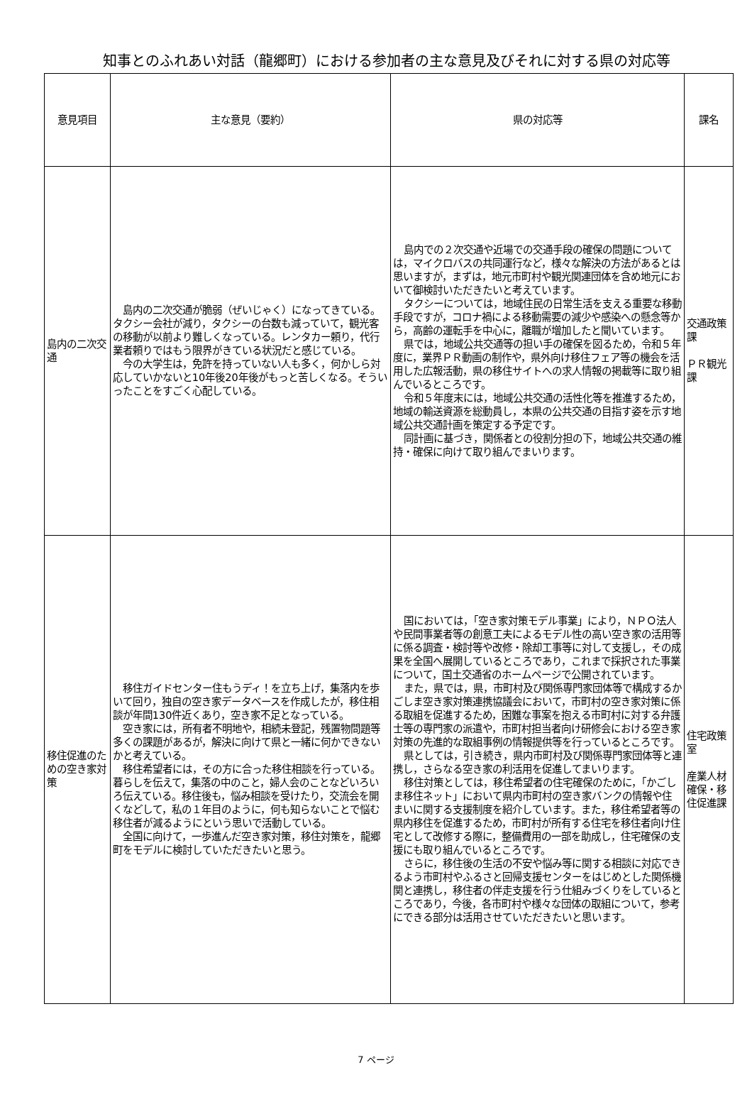知事とのふれあい対話（龍郷町）における参加者の主な意見及びそれに対する県の対応等
| 意見項目 | 主な意見（要約） | 県の対応等 | 課名 |
| --- | --- | --- | --- |
| 島内の二次交通 | 島内の二次交通が脆弱（ぜいじゃく）になってきている。タクシー会社が減り，タクシーの台数も減っていて，観光客の移動が以前より難しくなっている。レンタカー頼り，代行業者頼りではもう限界がきている状況だと感じている。 今の大学生は，免許を持っていない人も多く，何かしら対応していかないと10年後20年後がもっと苦しくなる。そういったことをすごく心配している。 | 島内での２次交通や近場での交通手段の確保の問題については，マイクロバスの共同運行など，様々な解決の方法があるとは思いますが，まずは，地元市町村や観光関連団体を含め地元において御検討いただきたいと考えています。 タクシーについては，地域住民の日常生活を支える重要な移動手段ですが，コロナ禍による移動需要の減少や感染への懸念等から，高齢の運転手を中心に，離職が増加したと聞いています。 県では，地域公共交通等の担い手の確保を図るため，令和５年度に，業界ＰＲ動画の制作や，県外向け移住フェア等の機会を活用した広報活動，県の移住サイトへの求人情報の掲載等に取り組んでいるところです。 令和５年度末には，地域公共交通の活性化等を推進するため，地域の輸送資源を総動員し，本県の公共交通の目指す姿を示す地域公共交通計画を策定する予定です。 同計画に基づき，関係者との役割分担の下，地域公共交通の維持・確保に向けて取り組んでまいります。 | 交通政策課 ＰＲ観光課 |
| 移住促進のための空き家対策 | 移住ガイドセンター住もうディ！を立ち上げ，集落内を歩いて回り，独自の空き家データベースを作成したが，移住相談が年間130件近くあり，空き家不足となっている。 空き家には，所有者不明地や，相続未登記，残置物問題等多くの課題があるが，解決に向けて県と一緒に何かできないかと考えている。 移住希望者には，その方に合った移住相談を行っている。暮らしを伝えて，集落の中のこと，婦人会のことなどいろいろ伝えている。移住後も，悩み相談を受けたり，交流会を開くなどして，私の１年目のように，何も知らないことで悩む移住者が減るようにという思いで活動している。 全国に向けて，一歩進んだ空き家対策，移住対策を，龍郷町をモデルに検討していただきたいと思う。 | 国においては，「空き家対策モデル事業」により，ＮＰＯ法人や民間事業者等の創意工夫によるモデル性の高い空き家の活用等に係る調査・検討等や改修・除却工事等に対して支援し，その成果を全国へ展開しているところであり，これまで採択された事業について，国土交通省のホームページで公開されています。 また，県では，県，市町村及び関係専門家団体等で構成するかごしま空き家対策連携協議会において，市町村の空き家対策に係る取組を促進するため，困難な事案を抱える市町村に対する弁護士等の専門家の派遣や，市町村担当者向け研修会における空き家対策の先進的な取組事例の情報提供等を行っているところです。 県としては，引き続き，県内市町村及び関係専門家団体等と連携し，さらなる空き家の利活用を促進してまいります。 移住対策としては，移住希望者の住宅確保のために，「かごしま移住ネット」において県内市町村の空き家バンクの情報や住まいに関する支援制度を紹介しています。また，移住希望者等の県内移住を促進するため，市町村が所有する住宅を移住者向け住宅として改修する際に，整備費用の一部を助成し，住宅確保の支援にも取り組んでいるところです。 さらに，移住後の生活の不安や悩み等に関する相談に対応できるよう市町村やふるさと回帰支援センターをはじめとした関係機関と連携し，移住者の伴走支援を行う仕組みづくりをしているところであり，今後，各市町村や様々な団体の取組について，参考にできる部分は活用させていただきたいと思います。 | 住宅政策室 産業人材確保・移住促進課 |
7 ページ